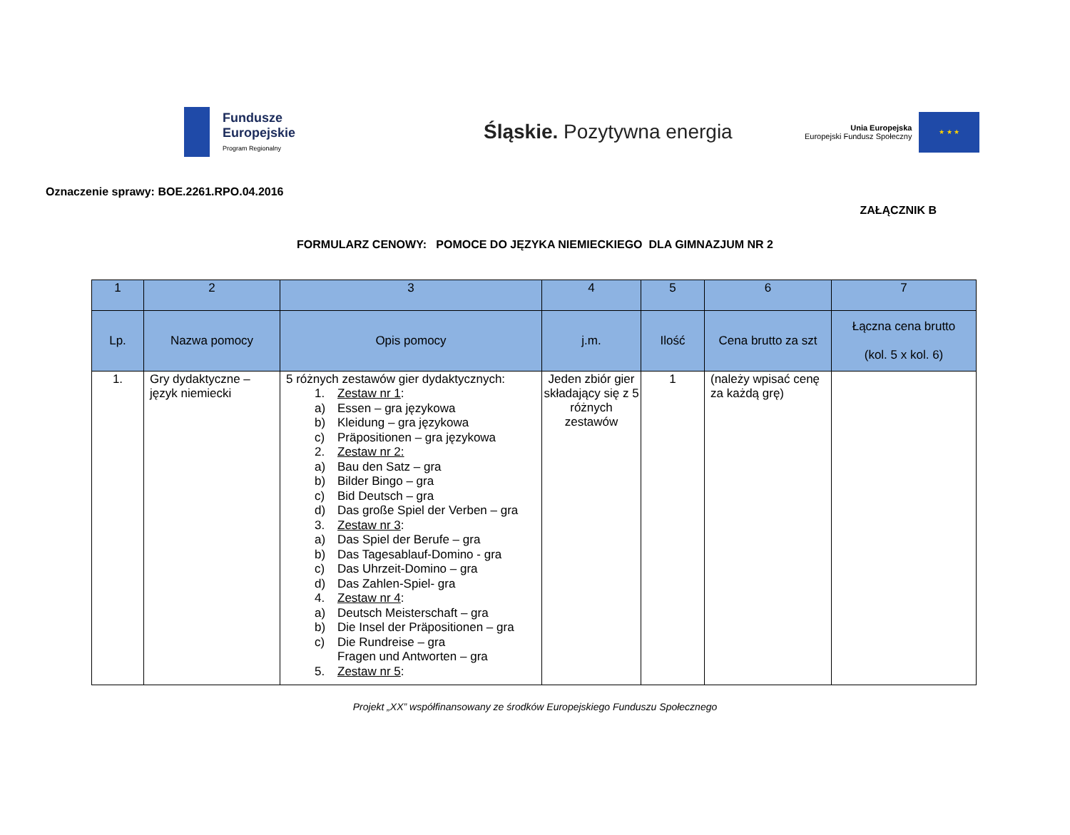Fundusze
Europejskie
Program Regionalny
Śląskie. Pozytywna energia
Unia Europejska
Europejski Fundusz Społeczny
★ ★ ★
Oznaczenie sprawy: BOE.2261.RPO.04.2016
ZAŁĄCZNIK B
FORMULARZ CENOWY: POMOCE DO JĘZYKA NIEMIECKIEGO DLA GIMNAZJUM NR 2
| 1 | 2 | 3 | 4 | 5 | 6 | 7 |
| --- | --- | --- | --- | --- | --- | --- |
| Lp. | Nazwa pomocy | Opis pomocy | j.m. | Ilość | Cena brutto za szt | Łączna cena brutto (kol. 5 x kol. 6) |
| 1. | Gry dydaktyczne – język niemiecki | 5 różnych zestawów gier dydaktycznych: 1. Zestaw nr 1 : a) Essen – gra językowa b) Kleidung – gra językowa c) Präpositionen – gra językowa 2. Zestaw nr 2: a) Bau den Satz – gra b) Bilder Bingo – gra c) Bid Deutsch – gra d) Das große Spiel der Verben – gra 3. Zestaw nr 3 : a) Das Spiel der Berufe – gra b) Das Tagesablauf-Domino - gra c) Das Uhrzeit-Domino – gra d) Das Zahlen-Spiel- gra 4. Zestaw nr 4 : a) Deutsch Meisterschaft – gra b) Die Insel der Präpositionen – gra c) Die Rundreise – gra Fragen und Antworten – gra 5. Zestaw nr 5 : | Jeden zbiór gier składający się z 5 różnych zestawów | 1 | (należy wpisać cenę za każdą grę) | |
Projekt „XX” współfinansowany ze środków Europejskiego Funduszu Społecznego